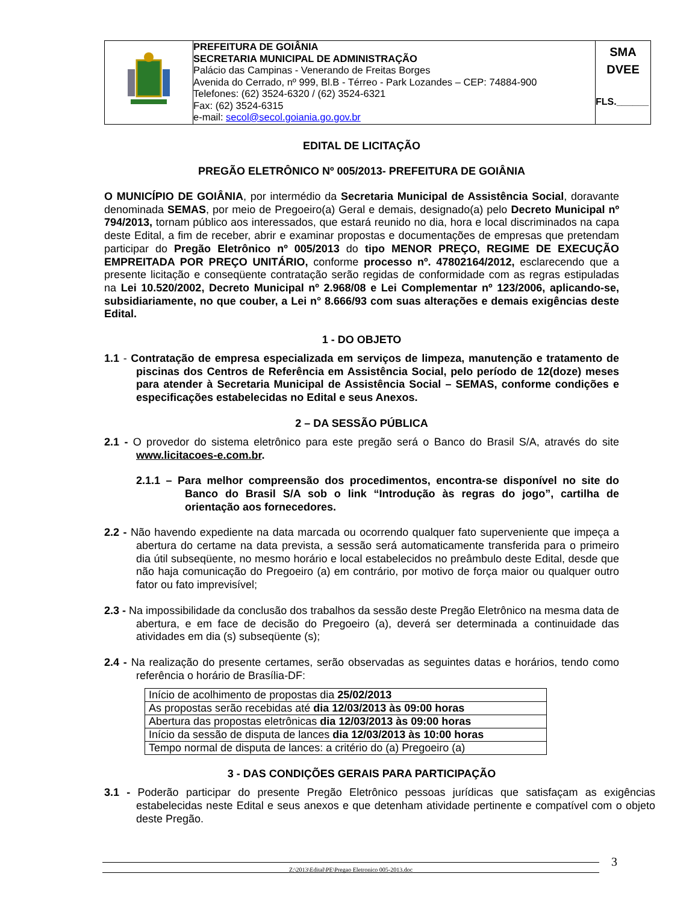| | PREFEITURA DE GOIÂNIA SECRETARIA MUNICIPAL DE ADMINISTRAÇÃO Palácio das Campinas - Venerando de Freitas Borges Avenida do Cerrado, nº 999, Bl.B - Térreo - Park Lozandes – CEP: 74884-900 Telefones: (62) 3524-6320 / (62) 3524-6321 Fax: (62) 3524-6315 e-mail: secol@secol.goiania.go.gov.br | SMA DVEE FLS.______ |
EDITAL DE LICITAÇÃO
PREGÃO ELETRÔNICO Nº 005/2013- PREFEITURA DE GOIÂNIA
O MUNICÍPIO DE GOIÂNIA, por intermédio da Secretaria Municipal de Assistência Social, doravante denominada SEMAS, por meio de Pregoeiro(a) Geral e demais, designado(a) pelo Decreto Municipal nº 794/2013, tornam público aos interessados, que estará reunido no dia, hora e local discriminados na capa deste Edital, a fim de receber, abrir e examinar propostas e documentações de empresas que pretendam participar do Pregão Eletrônico nº 005/2013 do tipo MENOR PREÇO, REGIME DE EXECUÇÃO EMPREITADA POR PREÇO UNITÁRIO, conforme processo nº. 47802164/2012, esclarecendo que a presente licitação e conseqüente contratação serão regidas de conformidade com as regras estipuladas na Lei 10.520/2002, Decreto Municipal nº 2.968/08 e Lei Complementar nº 123/2006, aplicando-se, subsidiariamente, no que couber, a Lei n° 8.666/93 com suas alterações e demais exigências deste Edital.
1 - DO OBJETO
1.1 - Contratação de empresa especializada em serviços de limpeza, manutenção e tratamento de piscinas dos Centros de Referência em Assistência Social, pelo período de 12(doze) meses para atender à Secretaria Municipal de Assistência Social – SEMAS, conforme condições e especificações estabelecidas no Edital e seus Anexos.
2 – DA SESSÃO PÚBLICA
2.1 - O provedor do sistema eletrônico para este pregão será o Banco do Brasil S/A, através do site www.licitacoes-e.com.br.
2.1.1 – Para melhor compreensão dos procedimentos, encontra-se disponível no site do Banco do Brasil S/A sob o link “Introdução às regras do jogo”, cartilha de orientação aos fornecedores.
2.2 - Não havendo expediente na data marcada ou ocorrendo qualquer fato superveniente que impeça a abertura do certame na data prevista, a sessão será automaticamente transferida para o primeiro dia útil subseqüente, no mesmo horário e local estabelecidos no preâmbulo deste Edital, desde que não haja comunicação do Pregoeiro (a) em contrário, por motivo de força maior ou qualquer outro fator ou fato imprevisível;
2.3 - Na impossibilidade da conclusão dos trabalhos da sessão deste Pregão Eletrônico na mesma data de abertura, e em face de decisão do Pregoeiro (a), deverá ser determinada a continuidade das atividades em dia (s) subseqüente (s);
2.4 - Na realização do presente certames, serão observadas as seguintes datas e horários, tendo como referência o horário de Brasília-DF:
| Início de acolhimento de propostas dia 25/02/2013 |
| As propostas serão recebidas até dia 12/03/2013 às 09:00 horas |
| Abertura das propostas eletrônicas dia 12/03/2013 às 09:00 horas |
| Início da sessão de disputa de lances dia 12/03/2013 às 10:00 horas |
| Tempo normal de disputa de lances: a critério do (a) Pregoeiro (a) |
3 - DAS CONDIÇÕES GERAIS PARA PARTICIPAÇÃO
3.1 - Poderão participar do presente Pregão Eletrônico pessoas jurídicas que satisfaçam as exigências estabelecidas neste Edital e seus anexos e que detenham atividade pertinente e compatível com o objeto deste Pregão.
Z:\2013\Edital\PE\Pregao Eletronico 005-2013.doc 3